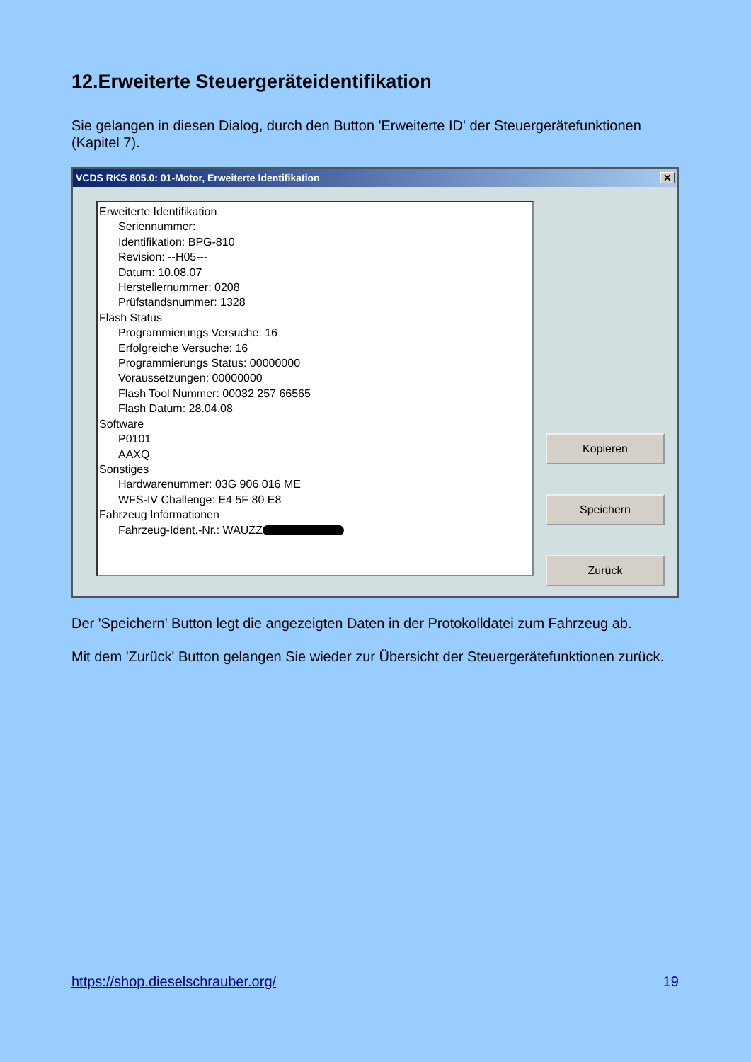12.Erweiterte Steuergeräteidentifikation
Sie gelangen in diesen Dialog, durch den Button 'Erweiterte ID' der Steuergerätefunktionen (Kapitel 7).
VCDS RKS 805.0: 01-Motor, Erweiterte Identifikation ✕
Erweiterte Identifikation
Seriennummer:
Identifikation: BPG-810
Revision: --H05---
Datum: 10.08.07
Herstellernummer: 0208
Prüfstandsnummer: 1328
Flash Status
Programmierungs Versuche: 16
Erfolgreiche Versuche: 16
Programmierungs Status: 00000000
Voraussetzungen: 00000000
Flash Tool Nummer: 00032 257 66565
Flash Datum: 28.04.08
Software
P0101
AAXQ
Sonstiges
Hardwarenummer: 03G 906 016 ME
WFS-IV Challenge: E4 5F 80 E8
Fahrzeug Informationen
Fahrzeug-Ident.-Nr.: WAUZZ
Kopieren
Speichern
Zurück
Der 'Speichern' Button legt die angezeigten Daten in der Protokolldatei zum Fahrzeug ab.
Mit dem 'Zurück' Button gelangen Sie wieder zur Übersicht der Steuergerätefunktionen zurück.
https://shop.dieselschrauber.org/
19